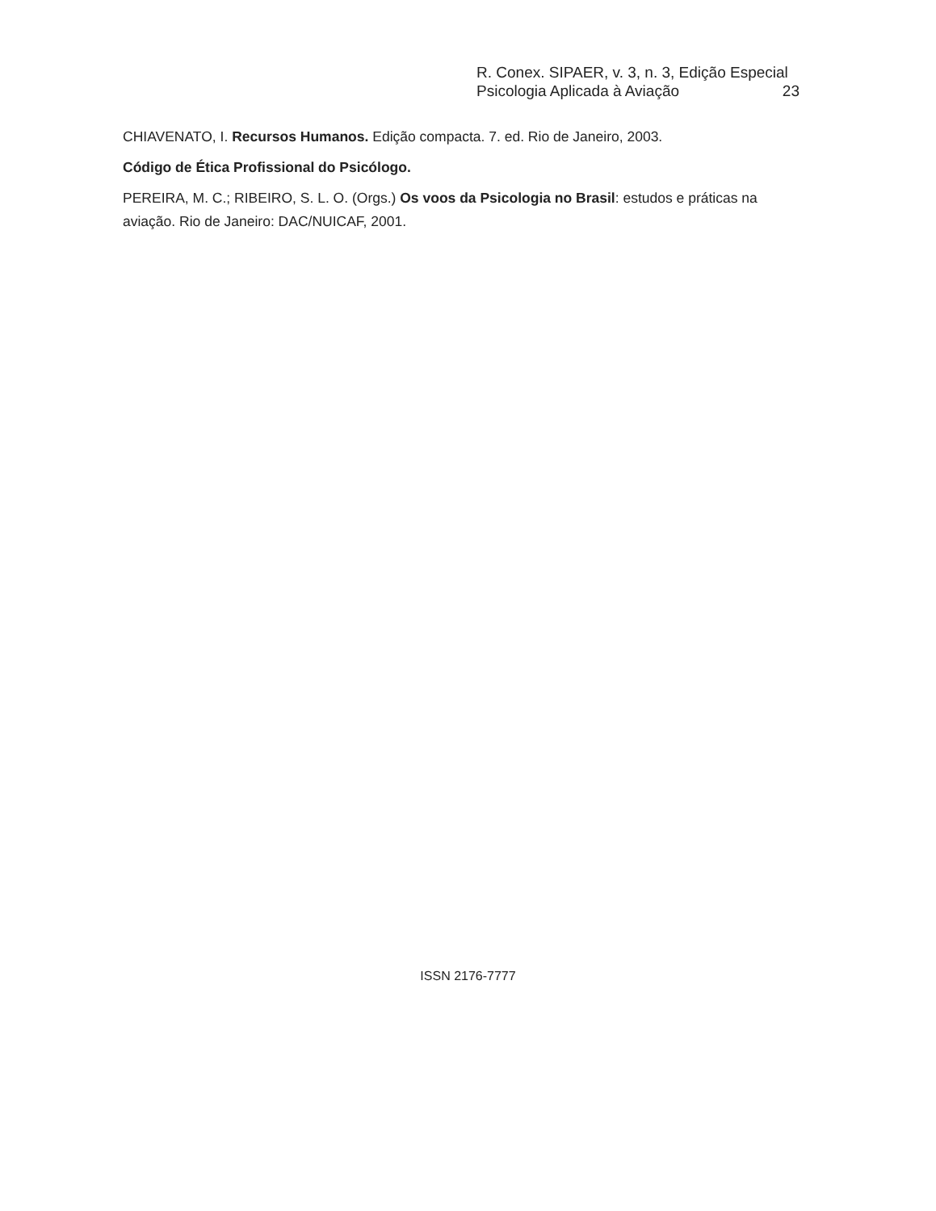R. Conex. SIPAER, v. 3, n. 3, Edição Especial
Psicologia Aplicada à Aviação 23
CHIAVENATO, I. Recursos Humanos. Edição compacta. 7. ed. Rio de Janeiro, 2003.
Código de Ética Profissional do Psicólogo.
PEREIRA, M. C.; RIBEIRO, S. L. O. (Orgs.) Os voos da Psicologia no Brasil: estudos e práticas na aviação. Rio de Janeiro: DAC/NUICAF, 2001.
ISSN 2176-7777